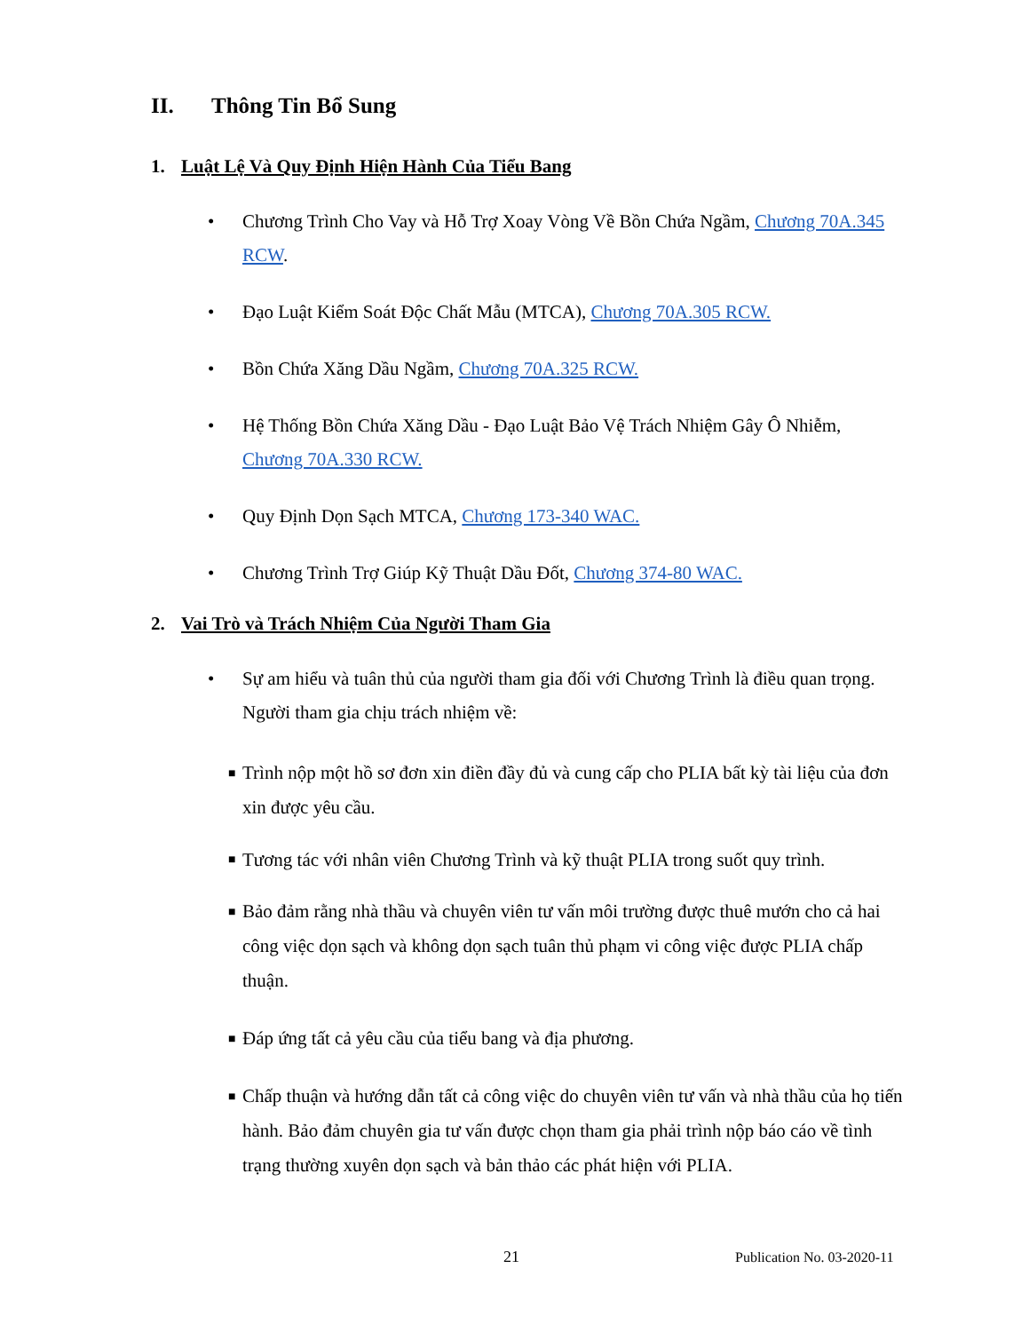II. Thông Tin Bổ Sung
1. Luật Lệ Và Quy Định Hiện Hành Của Tiểu Bang
• Chương Trình Cho Vay và Hỗ Trợ Xoay Vòng Về Bồn Chứa Ngầm, Chương 70A.345 RCW.
• Đạo Luật Kiểm Soát Độc Chất Mẫu (MTCA), Chương 70A.305 RCW.
• Bồn Chứa Xăng Dầu Ngầm, Chương 70A.325 RCW.
• Hệ Thống Bồn Chứa Xăng Dầu - Đạo Luật Bảo Vệ Trách Nhiệm Gây Ô Nhiễm, Chương 70A.330 RCW.
• Quy Định Dọn Sạch MTCA, Chương 173-340 WAC.
• Chương Trình Trợ Giúp Kỹ Thuật Dầu Đốt, Chương 374-80 WAC.
2. Vai Trò và Trách Nhiệm Của Người Tham Gia
• Sự am hiểu và tuân thủ của người tham gia đối với Chương Trình là điều quan trọng. Người tham gia chịu trách nhiệm về:
■ Trình nộp một hồ sơ đơn xin điền đầy đủ và cung cấp cho PLIA bất kỳ tài liệu của đơn xin được yêu cầu.
■ Tương tác với nhân viên Chương Trình và kỹ thuật PLIA trong suốt quy trình.
■ Bảo đảm rằng nhà thầu và chuyên viên tư vấn môi trường được thuê mướn cho cả hai công việc dọn sạch và không dọn sạch tuân thủ phạm vi công việc được PLIA chấp thuận.
■ Đáp ứng tất cả yêu cầu của tiểu bang và địa phương.
■ Chấp thuận và hướng dẫn tất cả công việc do chuyên viên tư vấn và nhà thầu của họ tiến hành. Bảo đảm chuyên gia tư vấn được chọn tham gia phải trình nộp báo cáo về tình trạng thường xuyên dọn sạch và bản thảo các phát hiện với PLIA.
21 Publication No. 03-2020-11